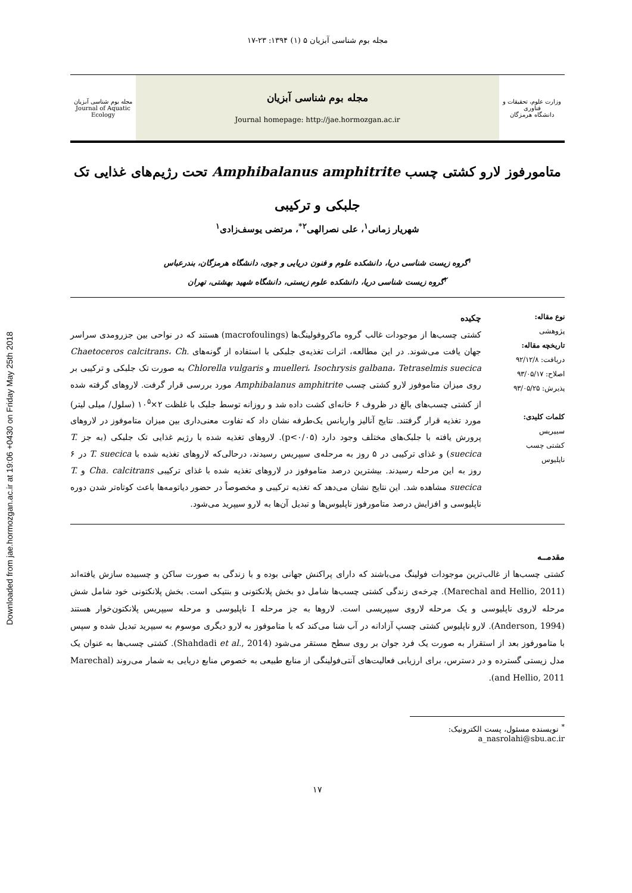Downloaded from jae.hormozgan.ac.ir at 19:06 +0430 on Friday May 25th 2018
مجله بوم شناسی آبزیان ۵ (۱) ۱۳۹۴: ۲۳-۱۷
وزارت علوم، تحقیقات و فناوری
دانشگاه هرمزگان
مجله بوم شناسی آبزیان
Journal homepage: http://jae.hormozgan.ac.ir
مجله بوم شناسی آبزیان
Journal of Aquatic Ecology
متامورفوز لارو کشتی چسب Amphibalanus amphitrite تحت رژیم‌های غذایی تک جلبکی و ترکیبی
شهریار زمانی<sup>۱</sup>، علی نصرالهی<sup>۲*</sup>، مرتضی یوسف‌زادی<sup>۱</sup>
<sup>۱</sup> گروه زیست شناسی دریا، دانشکده علوم و فنون دریایی و جوی، دانشگاه هرمزگان، بندرعباس
<sup>۲</sup> گروه زیست شناسی دریا، دانشکده علوم زیستی، دانشگاه شهید بهشتی، تهران
نوع مقاله:
پژوهشی
تاریخچه مقاله:
دریافت: ۹۲/۱۲/۸
اصلاح: ۹۳/۰۵/۱۷
پذیرش: ۹۳/۰۵/۲۵
کلمات کلیدی:
سیپریس
کشتی چسب
ناپلیوس
چکیده
کشتی چسب‌ها از موجودات غالب گروه ماکروفولینگ‌ها (macrofoulings) هستند که در نواحی بین جزرومدی سراسر جهان یافت می‌شوند. در این مطالعه، اثرات تغذیه‌ی جلبکی با استفاده از گونه‌های Chaetoceros calcitrans، Ch. muelleri، Isochrysis galbana، Tetraselmis suecica و Chlorella vulgaris به صورت تک جلبکی و ترکیبی بر روی میزان متاموفوز لارو کشتی چسب Amphibalanus amphitrite مورد بررسی قرار گرفت. لاروهای گرفته شده از کشتی چسب‌های بالغ در ظروف ۶ خانه‌ای کشت داده شد و روزانه توسط جلبک با غلظت ۲×۱۰<sup>۵</sup> (سلول/ میلی لیتر) مورد تغذیه قرار گرفتند. نتایج آنالیز واریانس یک‌طرفه نشان داد که تفاوت معنی‌داری بین میزان متاموفوز در لاروهای پرورش یافته با جلبک‌های مختلف وجود دارد (p<۰/۰۵). لاروهای تغذیه شده با رژیم غذایی تک جلبکی (به جز T. suecica) و غذای ترکیبی در ۵ روز به مرحله‌ی سیپریس رسیدند، درحالی‌که لاروهای تغذیه شده با T. suecica در ۶ روز به این مرحله رسیدند. بیشترین درصد متاموفوز در لاروهای تغذیه شده با غذای ترکیبی Cha. calcitrans و T. suecica مشاهده شد. این نتایج نشان می‌دهد که تغذیه ترکیبی و مخصوصاً در حضور دیاتومه‌ها باعث کوتاه‌تر شدن دوره ناپلیوسی و افزایش درصد متامورفوز ناپلیوس‌ها و تبدیل آن‌ها به لارو سیپرید می‌شود.
مقدمــه
کشتی چسب‌ها از غالب‌ترین موجودات فولینگ می‌باشند که دارای پراکنش جهانی بوده و با زندگی به صورت ساکن و چسبیده سازش یافته‌اند (Marechal and Hellio, 2011). چرخه‌ی زندگی کشتی چسب‌ها شامل دو بخش پلانکتونی و بنتیکی است. بخش پلانکتونی خود شامل شش مرحله لاروی ناپلیوسی و یک مرحله لاروی سیپریسی است. لاروها به جز مرحله I ناپلیوسی و مرحله سیپریس پلانکتون‌خوار هستند (Anderson, 1994). لارو ناپلیوس کشتی چسپ آزادانه در آب شنا می‌کند که با متاموفوز به لارو دیگری موسوم به سیپرید تبدیل شده و سپس با متامورفوز بعد از استقرار به صورت یک فرد جوان بر روی سطح مستقر می‌شود (Shahdadi et al., 2014). کشتی چسب‌ها به عنوان یک مدل زیستی گسترده و در دسترس، برای ارزیابی فعالیت‌های آنتی‌فولینگی از منابع طبیعی به خصوص منابع دریایی به شمار می‌روند (Marechal and Hellio, 2011).
<sup>*</sup> نویسنده مسئول، پست الکترونیک: a_nasrolahi@sbu.ac.ir
۱۷